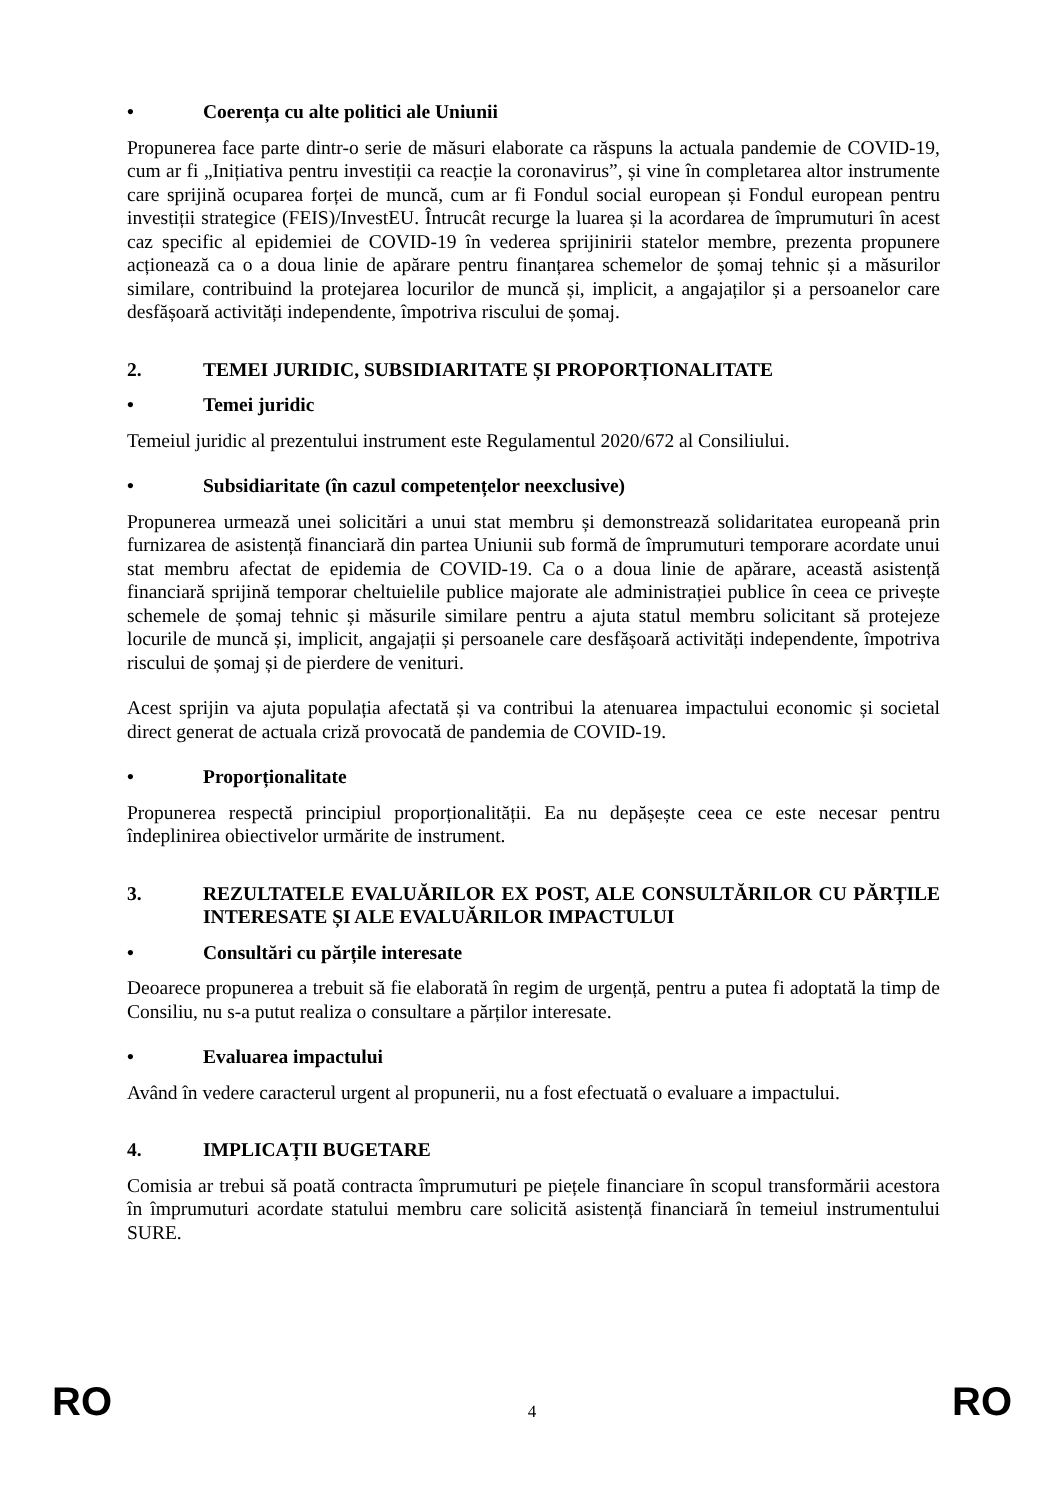• Coerența cu alte politici ale Uniunii
Propunerea face parte dintr-o serie de măsuri elaborate ca răspuns la actuala pandemie de COVID-19, cum ar fi „Inițiativa pentru investiții ca reacție la coronavirus”, și vine în completarea altor instrumente care sprijină ocuparea forței de muncă, cum ar fi Fondul social european și Fondul european pentru investiții strategice (FEIS)/InvestEU. Întrucât recurge la luarea și la acordarea de împrumuturi în acest caz specific al epidemiei de COVID-19 în vederea sprijinirii statelor membre, prezenta propunere acționează ca o a doua linie de apărare pentru finanțarea schemelor de șomaj tehnic și a măsurilor similare, contribuind la protejarea locurilor de muncă și, implicit, a angajaților și a persoanelor care desfășoară activități independente, împotriva riscului de șomaj.
2. TEMEI JURIDIC, SUBSIDIARITATE ȘI PROPORȚIONALITATE
• Temei juridic
Temeiul juridic al prezentului instrument este Regulamentul 2020/672 al Consiliului.
• Subsidiaritate (în cazul competențelor neexclusive)
Propunerea urmează unei solicitări a unui stat membru și demonstrează solidaritatea europeană prin furnizarea de asistență financiară din partea Uniunii sub formă de împrumuturi temporare acordate unui stat membru afectat de epidemia de COVID-19. Ca o a doua linie de apărare, această asistență financiară sprijină temporar cheltuielile publice majorate ale administrației publice în ceea ce privește schemele de șomaj tehnic și măsurile similare pentru a ajuta statul membru solicitant să protejeze locurile de muncă și, implicit, angajații și persoanele care desfășoară activități independente, împotriva riscului de șomaj și de pierdere de venituri.
Acest sprijin va ajuta populația afectată și va contribui la atenuarea impactului economic și societal direct generat de actuala criză provocată de pandemia de COVID-19.
• Proporționalitate
Propunerea respectă principiul proporționalității. Ea nu depășește ceea ce este necesar pentru îndeplinirea obiectivelor urmărite de instrument.
3. REZULTATELE EVALUĂRILOR EX POST, ALE CONSULTĂRILOR CU PĂRȚILE INTERESATE ȘI ALE EVALUĂRILOR IMPACTULUI
• Consultări cu părțile interesate
Deoarece propunerea a trebuit să fie elaborată în regim de urgență, pentru a putea fi adoptată la timp de Consiliu, nu s-a putut realiza o consultare a părților interesate.
• Evaluarea impactului
Având în vedere caracterul urgent al propunerii, nu a fost efectuată o evaluare a impactului.
4. IMPLICAȚII BUGETARE
Comisia ar trebui să poată contracta împrumuturi pe piețele financiare în scopul transformării acestora în împrumuturi acordate statului membru care solicită asistență financiară în temeiul instrumentului SURE.
RO 4 RO